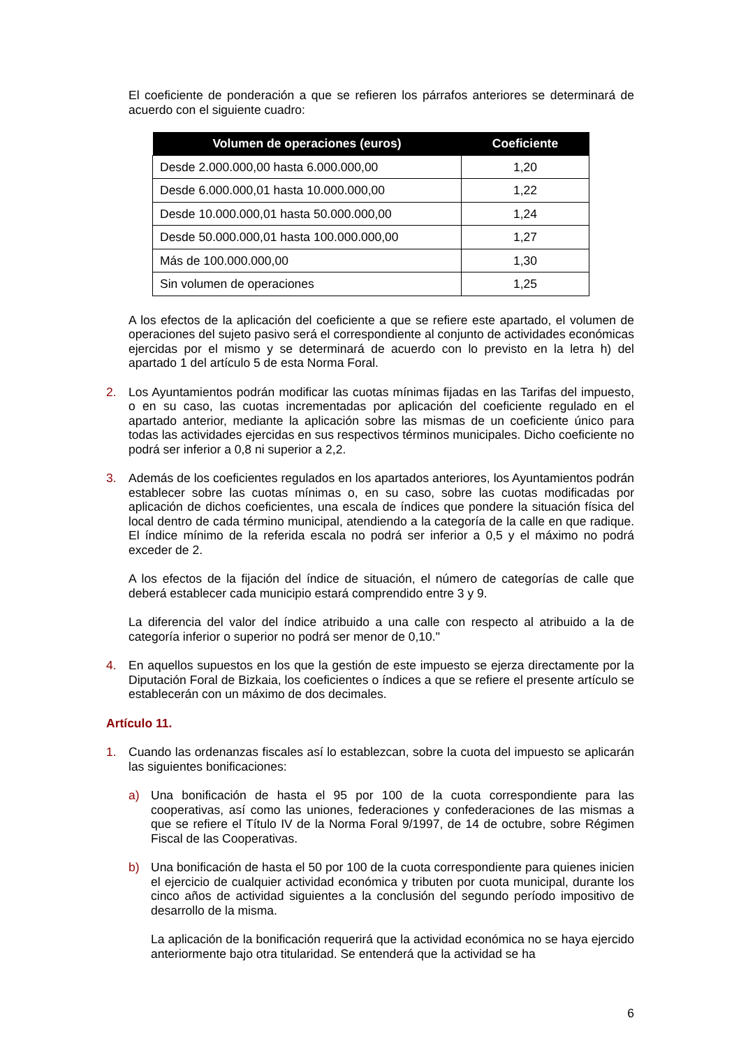El coeficiente de ponderación a que se refieren los párrafos anteriores se determinará de acuerdo con el siguiente cuadro:
| Volumen de operaciones (euros) | Coeficiente |
| --- | --- |
| Desde 2.000.000,00 hasta 6.000.000,00 | 1,20 |
| Desde 6.000.000,01 hasta 10.000.000,00 | 1,22 |
| Desde 10.000.000,01 hasta 50.000.000,00 | 1,24 |
| Desde 50.000.000,01 hasta 100.000.000,00 | 1,27 |
| Más de 100.000.000,00 | 1,30 |
| Sin volumen de operaciones | 1,25 |
A los efectos de la aplicación del coeficiente a que se refiere este apartado, el volumen de operaciones del sujeto pasivo será el correspondiente al conjunto de actividades económicas ejercidas por el mismo y se determinará de acuerdo con lo previsto en la letra h) del apartado 1 del artículo 5 de esta Norma Foral.
2. Los Ayuntamientos podrán modificar las cuotas mínimas fijadas en las Tarifas del impuesto, o en su caso, las cuotas incrementadas por aplicación del coeficiente regulado en el apartado anterior, mediante la aplicación sobre las mismas de un coeficiente único para todas las actividades ejercidas en sus respectivos términos municipales. Dicho coeficiente no podrá ser inferior a 0,8 ni superior a 2,2.
3. Además de los coeficientes regulados en los apartados anteriores, los Ayuntamientos podrán establecer sobre las cuotas mínimas o, en su caso, sobre las cuotas modificadas por aplicación de dichos coeficientes, una escala de índices que pondere la situación física del local dentro de cada término municipal, atendiendo a la categoría de la calle en que radique. El índice mínimo de la referida escala no podrá ser inferior a 0,5 y el máximo no podrá exceder de 2.
A los efectos de la fijación del índice de situación, el número de categorías de calle que deberá establecer cada municipio estará comprendido entre 3 y 9.
La diferencia del valor del índice atribuido a una calle con respecto al atribuido a la de categoría inferior o superior no podrá ser menor de 0,10."
4. En aquellos supuestos en los que la gestión de este impuesto se ejerza directamente por la Diputación Foral de Bizkaia, los coeficientes o índices a que se refiere el presente artículo se establecerán con un máximo de dos decimales.
Artículo 11.
1. Cuando las ordenanzas fiscales así lo establezcan, sobre la cuota del impuesto se aplicarán las siguientes bonificaciones:
a) Una bonificación de hasta el 95 por 100 de la cuota correspondiente para las cooperativas, así como las uniones, federaciones y confederaciones de las mismas a que se refiere el Título IV de la Norma Foral 9/1997, de 14 de octubre, sobre Régimen Fiscal de las Cooperativas.
b) Una bonificación de hasta el 50 por 100 de la cuota correspondiente para quienes inicien el ejercicio de cualquier actividad económica y tributen por cuota municipal, durante los cinco años de actividad siguientes a la conclusión del segundo período impositivo de desarrollo de la misma.
La aplicación de la bonificación requerirá que la actividad económica no se haya ejercido anteriormente bajo otra titularidad. Se entenderá que la actividad se ha
6